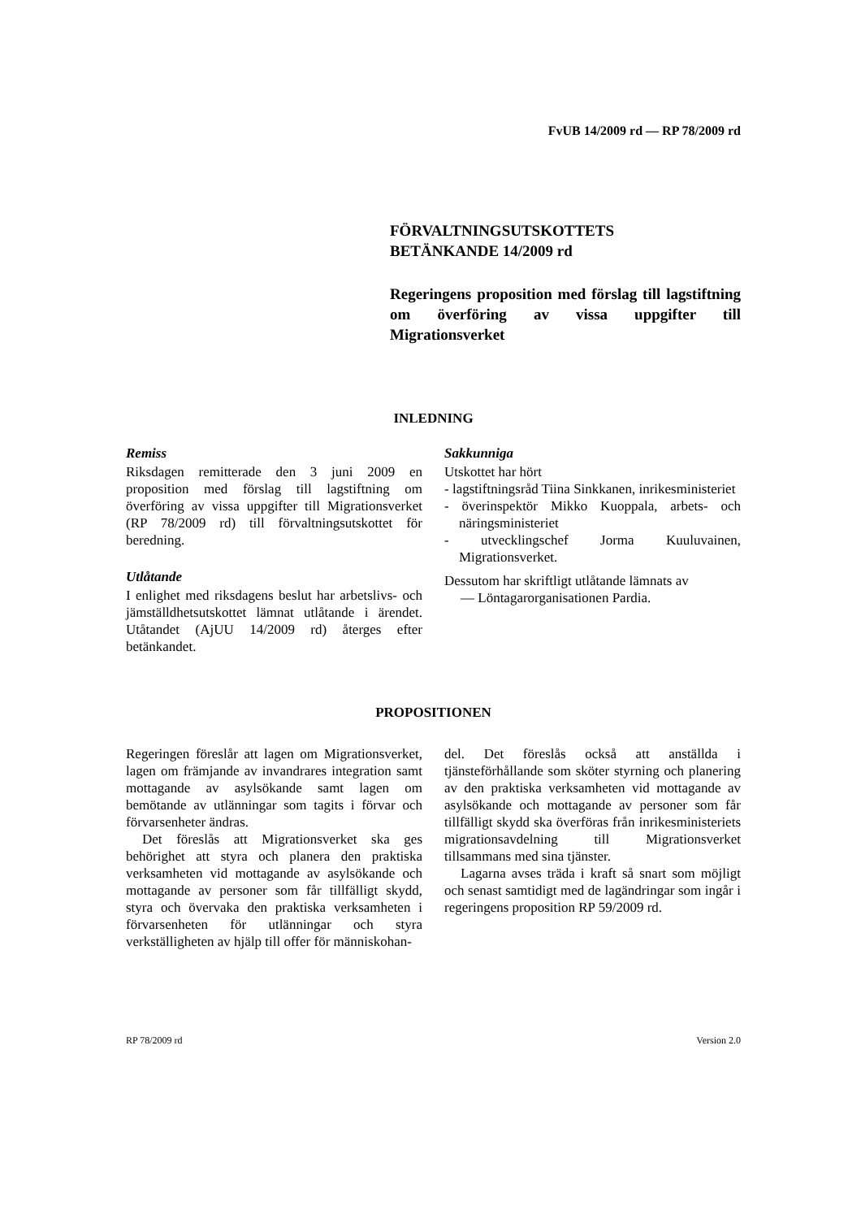FvUB 14/2009 rd — RP 78/2009 rd
FÖRVALTNINGSUTSKOTTETS
BETÄNKANDE 14/2009 rd
Regeringens proposition med förslag till lagstiftning om överföring av vissa uppgifter till Migrationsverket
INLEDNING
Remiss
Riksdagen remitterade den 3 juni 2009 en proposition med förslag till lagstiftning om överföring av vissa uppgifter till Migrationsverket (RP 78/2009 rd) till förvaltningsutskottet för beredning.
Utlåtande
I enlighet med riksdagens beslut har arbetslivs- och jämställdhetsutskottet lämnat utlåtande i ärendet. Utåtandet (AjUU 14/2009 rd) återges efter betänkandet.
Sakkunniga
Utskottet har hört
- lagstiftningsråd Tiina Sinkkanen, inrikesministeriet
- överinspektör Mikko Kuoppala, arbets- och näringsministeriet
- utvecklingschef Jorma Kuuluvainen, Migrationsverket.
Dessutom har skriftligt utlåtande lämnats av
— Löntagarorganisationen Pardia.
PROPOSITIONEN
Regeringen föreslår att lagen om Migrationsverket, lagen om främjande av invandrares integration samt mottagande av asylsökande samt lagen om bemötande av utlänningar som tagits i förvar och förvarsenheter ändras.
Det föreslås att Migrationsverket ska ges behörighet att styra och planera den praktiska verksamheten vid mottagande av asylsökande och mottagande av personer som får tillfälligt skydd, styra och övervaka den praktiska verksamheten i förvarsenheten för utlänningar och styra verkställigheten av hjälp till offer för människohan-
del. Det föreslås också att anställda i tjänsteförhållande som sköter styrning och planering av den praktiska verksamheten vid mottagande av asylsökande och mottagande av personer som får tillfälligt skydd ska överföras från inrikesministeriets migrationsavdelning till Migrationsverket tillsammans med sina tjänster.
Lagarna avses träda i kraft så snart som möjligt och senast samtidigt med de lagändringar som ingår i regeringens proposition RP 59/2009 rd.
RP 78/2009 rd Version 2.0